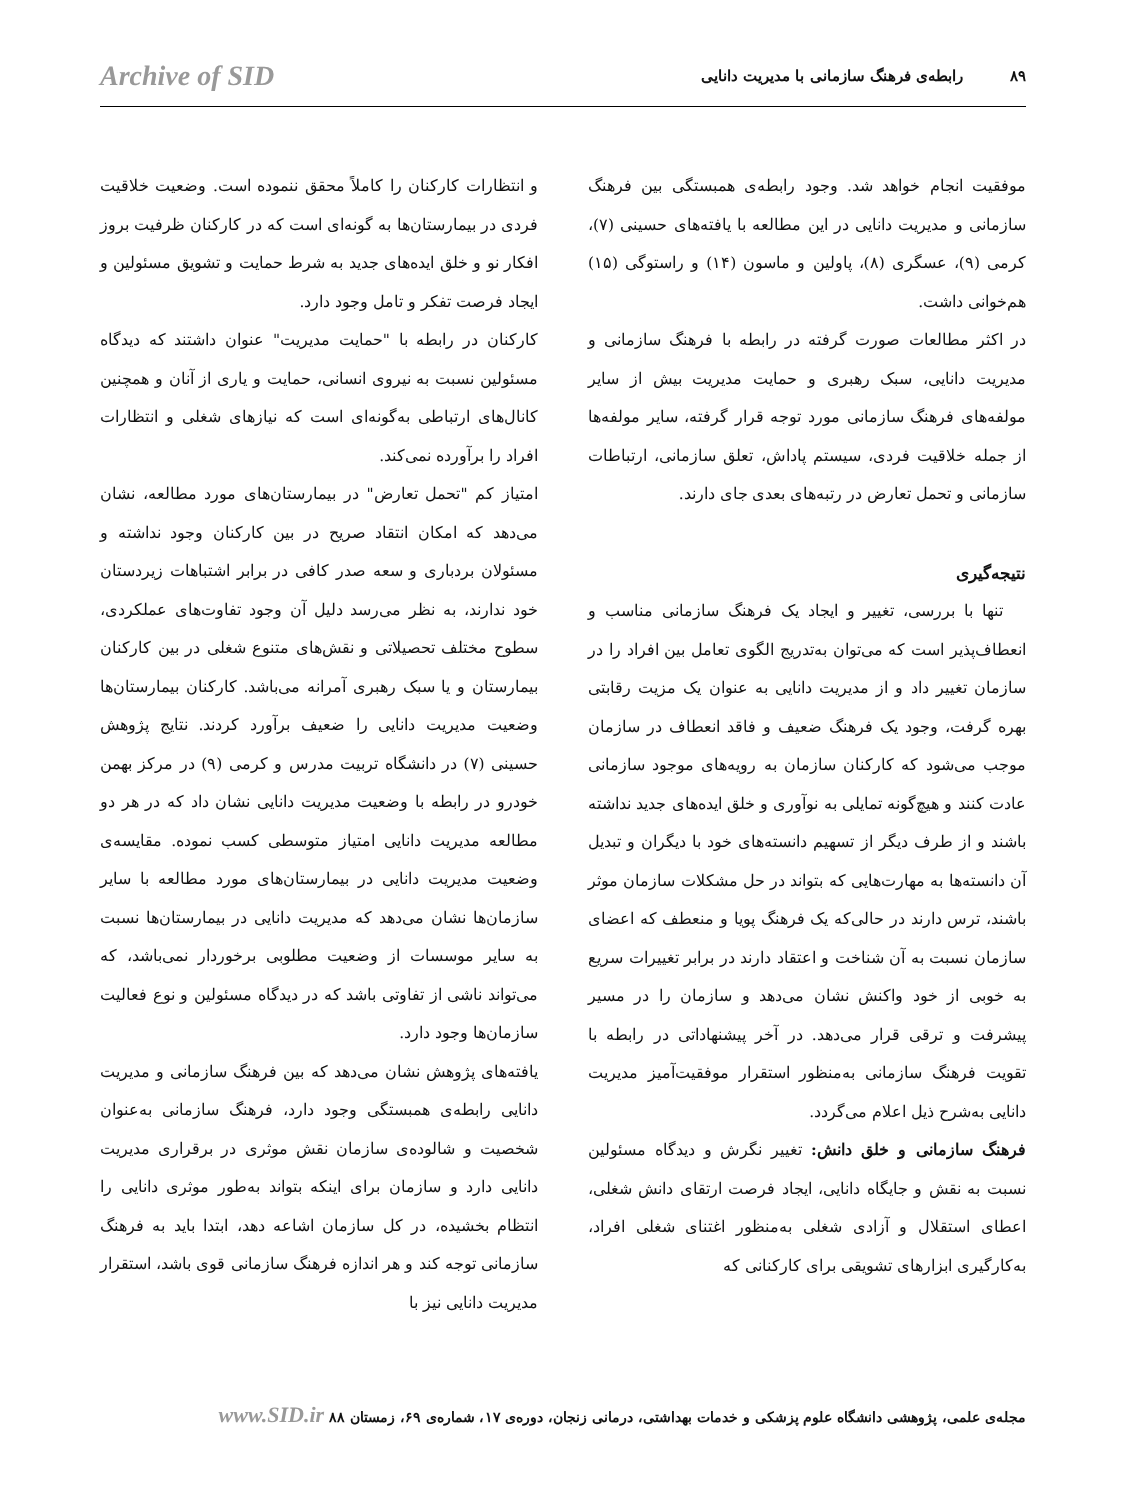Archive of SID ۸۹ رابطه‌ی فرهنگ سازمانی با مدیریت دانایی
و انتظارات کارکنان را کاملاً محقق ننموده است. وضعیت خلاقیت فردی در بیمارستان‌ها به گونه‌ای است که در کارکنان ظرفیت بروز افکار نو و خلق ایده‌های جدید به شرط حمایت و تشویق مسئولین و ایجاد فرصت تفکر و تامل وجود دارد.
کارکنان در رابطه با "حمایت مدیریت" عنوان داشتند که دیدگاه مسئولین نسبت به نیروی انسانی، حمایت و یاری از آنان و همچنین کانال‌های ارتباطی به‌گونه‌ای است که نیازهای شغلی و انتظارات افراد را برآورده نمی‌کند.
امتیاز کم "تحمل تعارض" در بیمارستان‌های مورد مطالعه، نشان می‌دهد که امکان انتقاد صریح در بین کارکنان وجود نداشته و مسئولان بردباری و سعه صدر کافی در برابر اشتباهات زیردستان خود ندارند، به نظر می‌رسد دلیل آن وجود تفاوت‌های عملکردی، سطوح مختلف تحصیلاتی و نقش‌های متنوع شغلی در بین کارکنان بیمارستان و یا سبک رهبری آمرانه می‌باشد. کارکنان بیمارستان‌ها وضعیت مدیریت دانایی را ضعیف برآورد کردند. نتایج پژوهش حسینی (۷) در دانشگاه تربیت مدرس و کرمی (۹) در مرکز بهمن خودرو در رابطه با وضعیت مدیریت دانایی نشان داد که در هر دو مطالعه مدیریت دانایی امتیاز متوسطی کسب نموده. مقایسه‌ی وضعیت مدیریت دانایی در بیمارستان‌های مورد مطالعه با سایر سازمان‌ها نشان می‌دهد که مدیریت دانایی در بیمارستان‌ها نسبت به سایر موسسات از وضعیت مطلوبی برخوردار نمی‌باشد، که می‌تواند ناشی از تفاوتی باشد که در دیدگاه مسئولین و نوع فعالیت سازمان‌ها وجود دارد.
یافته‌های پژوهش نشان می‌دهد که بین فرهنگ سازمانی و مدیریت دانایی رابطه‌ی همبستگی وجود دارد، فرهنگ سازمانی به‌عنوان شخصیت و شالوده‌ی سازمان نقش موثری در برقراری مدیریت دانایی دارد و سازمان برای اینکه بتواند به‌طور موثری دانایی را انتظام بخشیده، در کل سازمان اشاعه دهد، ابتدا باید به فرهنگ سازمانی توجه کند و هر اندازه فرهنگ سازمانی قوی باشد، استقرار مدیریت دانایی نیز با
موفقیت انجام خواهد شد. وجود رابطه‌ی همبستگی بین فرهنگ سازمانی و مدیریت دانایی در این مطالعه با یافته‌های حسینی (۷)، کرمی (۹)، عسگری (۸)، پاولین و ماسون (۱۴) و راستوگی (۱۵) هم‌خوانی داشت.
در اکثر مطالعات صورت گرفته در رابطه با فرهنگ سازمانی و مدیریت دانایی، سبک رهبری و حمایت مدیریت بیش از سایر مولفه‌های فرهنگ سازمانی مورد توجه قرار گرفته، سایر مولفه‌ها از جمله خلاقیت فردی، سیستم پاداش، تعلق سازمانی، ارتباطات سازمانی و تحمل تعارض در رتبه‌های بعدی جای دارند.
نتیجه‌گیری
تنها با بررسی، تغییر و ایجاد یک فرهنگ سازمانی مناسب و انعطاف‌پذیر است که می‌توان به‌تدریج الگوی تعامل بین افراد را در سازمان تغییر داد و از مدیریت دانایی به عنوان یک مزیت رقابتی بهره گرفت، وجود یک فرهنگ ضعیف و فاقد انعطاف در سازمان موجب می‌شود که کارکنان سازمان به رویه‌های موجود سازمانی عادت کنند و هیچ‌گونه تمایلی به نوآوری و خلق ایده‌های جدید نداشته باشند و از طرف دیگر از تسهیم دانسته‌های خود با دیگران و تبدیل آن دانسته‌ها به مهارت‌هایی که بتواند در حل مشکلات سازمان موثر باشند، ترس دارند در حالی‌که یک فرهنگ پویا و منعطف که اعضای سازمان نسبت به آن شناخت و اعتقاد دارند در برابر تغییرات سریع به خوبی از خود واکنش نشان می‌دهد و سازمان را در مسیر پیشرفت و ترقی قرار می‌دهد. در آخر پیشنهاداتی در رابطه با تقویت فرهنگ سازمانی به‌منظور استقرار موفقیت‌آمیز مدیریت دانایی به‌شرح ذیل اعلام می‌گردد.
فرهنگ سازمانی و خلق دانش: تغییر نگرش و دیدگاه مسئولین نسبت به نقش و جایگاه دانایی، ایجاد فرصت ارتقای دانش شغلی، اعطای استقلال و آزادی شغلی به‌منظور اغتنای شغلی افراد، به‌کارگیری ابزارهای تشویقی برای کارکنانی که
مجله‌ی علمی، پژوهشی دانشگاه علوم پزشکی و خدمات بهداشتی، درمانی زنجان، دوره‌ی ۱۷، شماره‌ی ۶۹، زمستان ۸۸ www.SID.ir